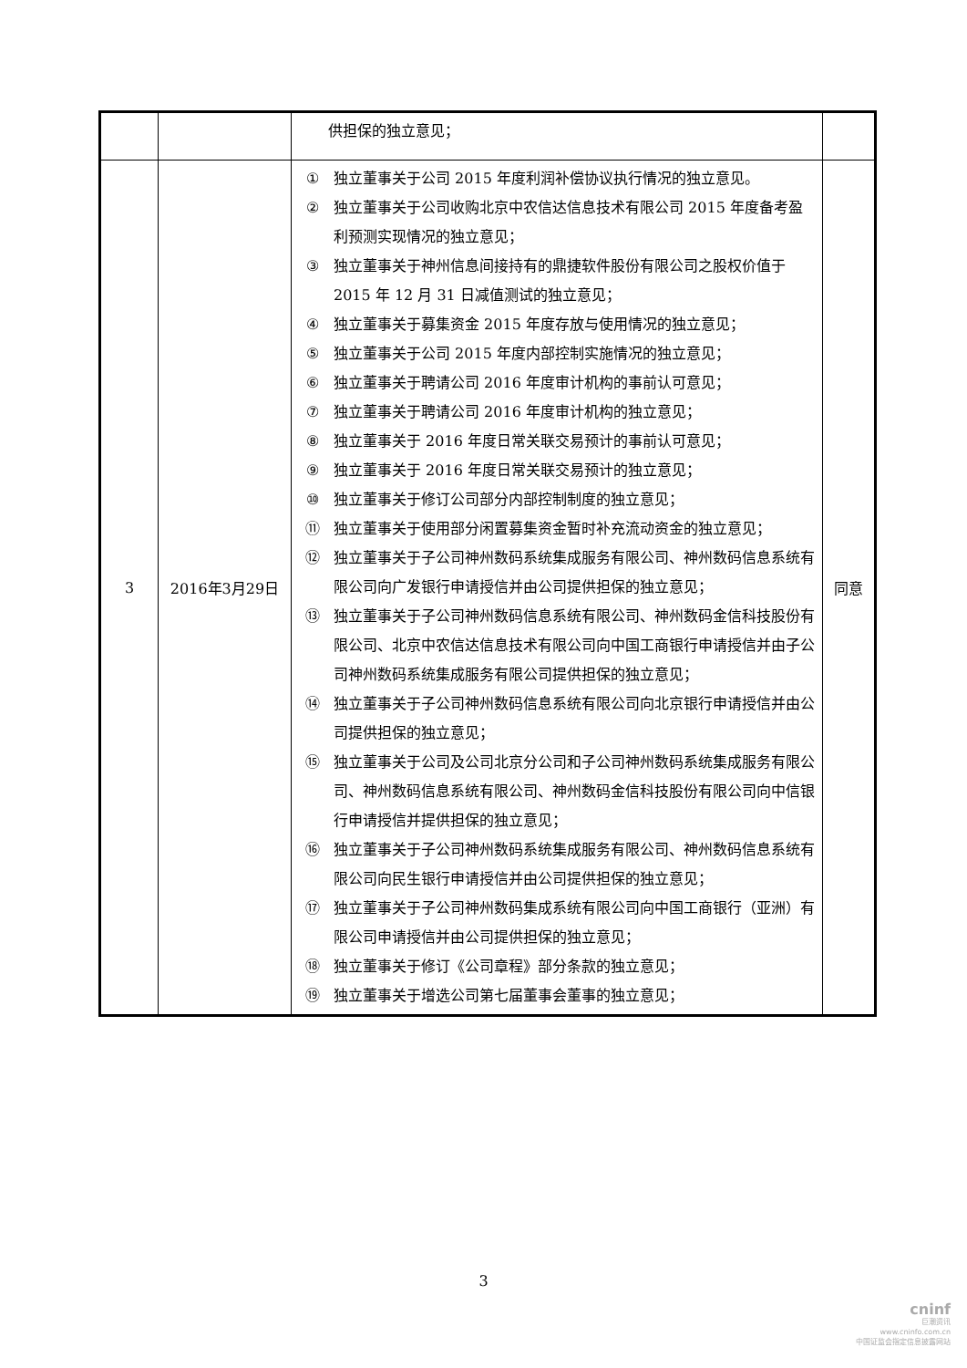| | | 供担保的独立意见； | |
| 3 | 2016年3月29日 | ① 独立董事关于公司 2015 年度利润补偿协议执行情况的独立意见。 ② 独立董事关于公司收购北京中农信达信息技术有限公司 2015 年度备考盈利预测实现情况的独立意见； ③ 独立董事关于神州信息间接持有的鼎捷软件股份有限公司之股权价值于 2015 年 12 月 31 日减值测试的独立意见； ④ 独立董事关于募集资金 2015 年度存放与使用情况的独立意见； ⑤ 独立董事关于公司 2015 年度内部控制实施情况的独立意见； ⑥ 独立董事关于聘请公司 2016 年度审计机构的事前认可意见； ⑦ 独立董事关于聘请公司 2016 年度审计机构的独立意见； ⑧ 独立董事关于 2016 年度日常关联交易预计的事前认可意见； ⑨ 独立董事关于 2016 年度日常关联交易预计的独立意见； ⑩ 独立董事关于修订公司部分内部控制制度的独立意见； ⑪ 独立董事关于使用部分闲置募集资金暂时补充流动资金的独立意见； ⑫ 独立董事关于子公司神州数码系统集成服务有限公司、神州数码信息系统有限公司向广发银行申请授信并由公司提供担保的独立意见； ⑬ 独立董事关于子公司神州数码信息系统有限公司、神州数码金信科技股份有限公司、北京中农信达信息技术有限公司向中国工商银行申请授信并由子公司神州数码系统集成服务有限公司提供担保的独立意见； ⑭ 独立董事关于子公司神州数码信息系统有限公司向北京银行申请授信并由公司提供担保的独立意见； ⑮ 独立董事关于公司及公司北京分公司和子公司神州数码系统集成服务有限公司、神州数码信息系统有限公司、神州数码金信科技股份有限公司向中信银行申请授信并提供担保的独立意见； ⑯ 独立董事关于子公司神州数码系统集成服务有限公司、神州数码信息系统有限公司向民生银行申请授信并由公司提供担保的独立意见； ⑰ 独立董事关于子公司神州数码集成系统有限公司向中国工商银行（亚洲）有限公司申请授信并由公司提供担保的独立意见； ⑱ 独立董事关于修订《公司章程》部分条款的独立意见； ⑲ 独立董事关于增选公司第七届董事会董事的独立意见； | 同意 |
3
cninf
巨潮资讯
www.cninfo.com.cn
中国证监会指定信息披露网站